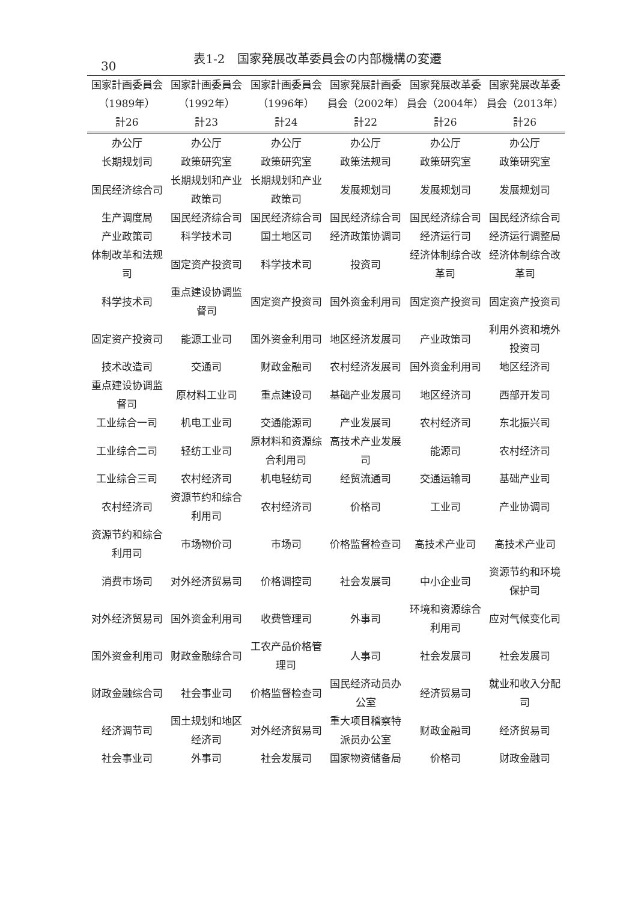30
表1-2　国家発展改革委員会の内部機構の変遷
| 国家計画委員会 （1989年） 計26 | 国家計画委員会 （1992年） 計23 | 国家計画委員会 （1996年） 計24 | 国家発展計画委員会（2002年） 計22 | 国家発展改革委員会（2004年） 計26 | 国家発展改革委員会（2013年） 計26 |
| --- | --- | --- | --- | --- | --- |
| 办公厅 | 办公厅 | 办公厅 | 办公厅 | 办公厅 | 办公厅 |
| 长期规划司 | 政策研究室 | 政策研究室 | 政策法规司 | 政策研究室 | 政策研究室 |
| 国民经济综合司 | 长期规划和产业政策司 | 长期规划和产业政策司 | 发展规划司 | 发展规划司 | 发展规划司 |
| 生产调度局 | 国民经济综合司 | 国民经济综合司 | 国民经济综合司 | 国民经济综合司 | 国民经济综合司 |
| 产业政策司 | 科学技术司 | 国土地区司 | 经济政策协调司 | 经济运行司 | 经济运行调整局 |
| 体制改革和法规司 | 固定资产投资司 | 科学技术司 | 投资司 | 经济体制综合改革司 | 经济体制综合改革司 |
| 科学技术司 | 重点建设协调监督司 | 固定资产投资司 | 国外资金利用司 | 固定资产投资司 | 固定资产投资司 |
| 固定资产投资司 | 能源工业司 | 国外资金利用司 | 地区经济发展司 | 产业政策司 | 利用外资和境外投资司 |
| 技术改造司 | 交通司 | 财政金融司 | 农村经济发展司 | 国外资金利用司 | 地区经济司 |
| 重点建设协调监督司 | 原材料工业司 | 重点建设司 | 基础产业发展司 | 地区经济司 | 西部开发司 |
| 工业综合一司 | 机电工业司 | 交通能源司 | 产业发展司 | 农村经济司 | 东北振兴司 |
| 工业综合二司 | 轻纺工业司 | 原材料和资源综合利用司 | 高技术产业发展司 | 能源司 | 农村经济司 |
| 工业综合三司 | 农村经济司 | 机电轻纺司 | 经贸流通司 | 交通运输司 | 基础产业司 |
| 农村经济司 | 资源节约和综合利用司 | 农村经济司 | 价格司 | 工业司 | 产业协调司 |
| 资源节约和综合利用司 | 市场物价司 | 市场司 | 价格监督检查司 | 高技术产业司 | 高技术产业司 |
| 消费市场司 | 对外经济贸易司 | 价格调控司 | 社会发展司 | 中小企业司 | 资源节约和环境保护司 |
| 对外经济贸易司 | 国外资金利用司 | 收费管理司 | 外事司 | 环境和资源综合利用司 | 应对气候变化司 |
| 国外资金利用司 | 财政金融综合司 | 工农产品价格管理司 | 人事司 | 社会发展司 | 社会发展司 |
| 财政金融综合司 | 社会事业司 | 价格监督检查司 | 国民经济动员办公室 | 经济贸易司 | 就业和收入分配司 |
| 经济调节司 | 国土规划和地区经济司 | 对外经济贸易司 | 重大项目稽察特派员办公室 | 财政金融司 | 经济贸易司 |
| 社会事业司 | 外事司 | 社会发展司 | 国家物资储备局 | 价格司 | 财政金融司 |